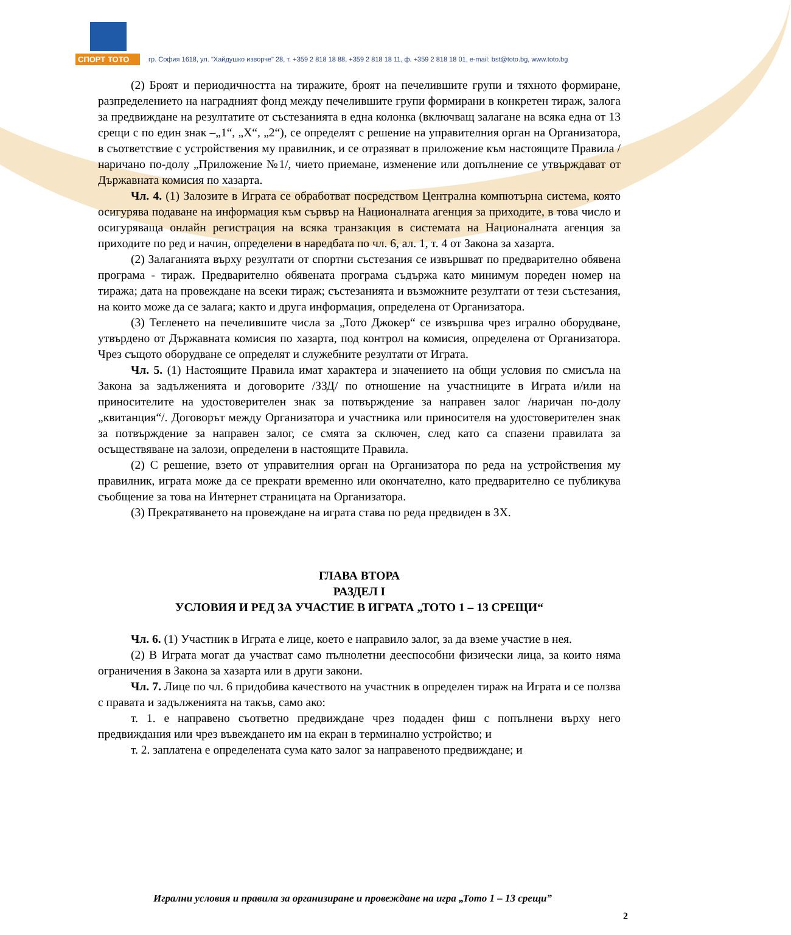СПОРТ ТОТО
гр. София 1618, ул. "Хайдушко изворче" 28, т. +359 2 818 18 88, +359 2 818 18 11, ф. +359 2 818 18 01, e-mail: bst@toto.bg, www.toto.bg
(2) Броят и периодичността на тиражите, броят на печелившите групи и тяхното формиране, разпределението на наградният фонд между печелившите групи формирани в конкретен тираж, залога за предвиждане на резултатите от състезанията в една колонка (включващ залагане на всяка една от 13 срещи с по един знак –„1“, „Х“, „2“), се определят с решение на управителния орган на Организатора, в съответствие с устройствения му правилник, и се отразяват в приложение към настоящите Правила /наричано по-долу „Приложение №1/, чието приемане, изменение или допълнение се утвърждават от Държавната комисия по хазарта.
Чл. 4. (1) Залозите в Играта се обработват посредством Централна компютърна система, която осигурява подаване на информация към сървър на Националната агенция за приходите, в това число и осигуряваща онлайн регистрация на всяка транзакция в системата на Националната агенция за приходите по ред и начин, определени в наредбата по чл. 6, ал. 1, т. 4 от Закона за хазарта.
(2) Залаганията върху резултати от спортни състезания се извършват по предварително обявена програма - тираж. Предварително обявената програма съдържа като минимум пореден номер на тиража; дата на провеждане на всеки тираж; състезанията и възможните резултати от тези състезания, на които може да се залага; както и друга информация, определена от Организатора.
(3) Тегленето на печелившите числа за „Тото Джокер“ се извършва чрез игрално оборудване, утвърдено от Държавната комисия по хазарта, под контрол на комисия, определена от Организатора. Чрез същото оборудване се определят и служебните резултати от Играта.
Чл. 5. (1) Настоящите Правила имат характера и значението на общи условия по смисъла на Закона за задълженията и договорите /ЗЗД/ по отношение на участниците в Играта и/или на приносителите на удостоверителен знак за потвърждение за направен залог /наричан по-долу „квитанция“/. Договорът между Организатора и участника или приносителя на удостоверителен знак за потвърждение за направен залог, се смята за сключен, след като са спазени правилата за осъществяване на залози, определени в настоящите Правила.
(2) С решение, взето от управителния орган на Организатора по реда на устройствения му правилник, играта може да се прекрати временно или окончателно, като предварително се публикува съобщение за това на Интернет страницата на Организатора.
(3) Прекратяването на провеждане на играта става по реда предвиден в ЗХ.
ГЛАВА ВТОРА
РАЗДЕЛ I
УСЛОВИЯ И РЕД ЗА УЧАСТИЕ В ИГРАТА „ТОТО 1 – 13 СРЕЩИ“
Чл. 6. (1) Участник в Играта е лице, което е направило залог, за да вземе участие в нея.
(2) В Играта могат да участват само пълнолетни дееспособни физически лица, за които няма ограничения в Закона за хазарта или в други закони.
Чл. 7. Лице по чл. 6 придобива качеството на участник в определен тираж на Играта и се ползва с правата и задълженията на такъв, само ако:
т. 1. е направено съответно предвиждане чрез подаден фиш с попълнени върху него предвиждания или чрез въвеждането им на екран в терминално устройство; и
т. 2. заплатена е определената сума като залог за направеното предвиждане; и
Игрални условия и правила за организиране и провеждане на игра „Тото 1 – 13 срещи”
2